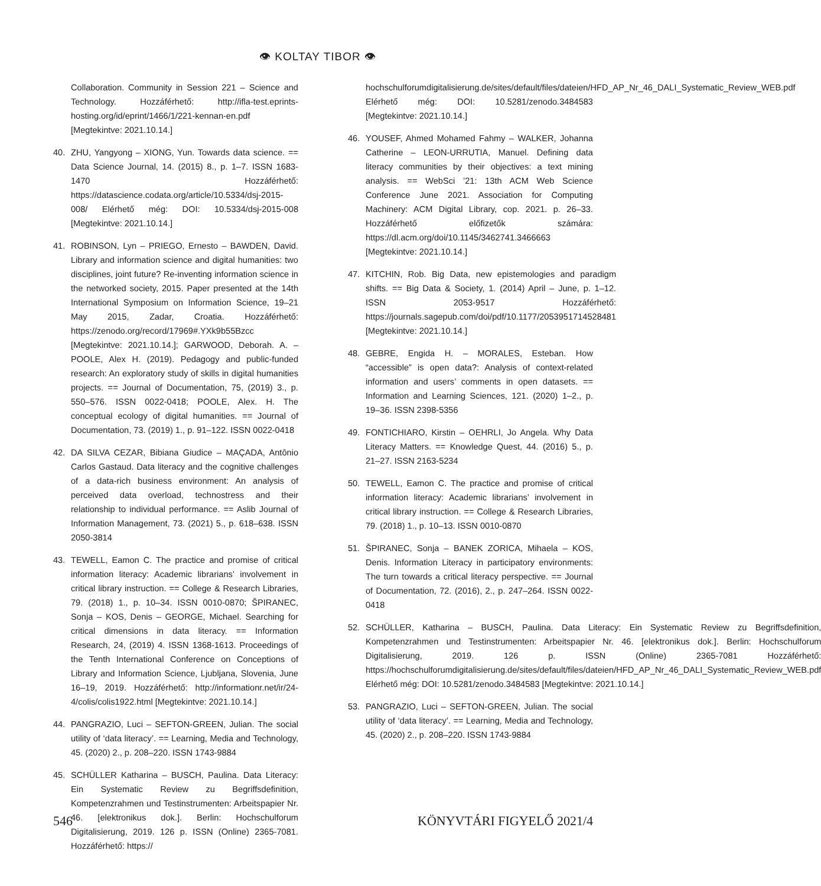👁 KOLTAY TIBOR 👁
Collaboration. Community in Session 221 – Science and Technology. Hozzáférhető: http://ifla-test.eprints-hosting.org/id/eprint/1466/1/221-kennan-en.pdf [Megtekintve: 2021.10.14.]
40. ZHU, Yangyong – XIONG, Yun. Towards data science. == Data Science Journal, 14. (2015) 8., p. 1–7. ISSN 1683-1470 Hozzáférhető: https://datascience.codata.org/article/10.5334/dsj-2015-008/ Elérhető még: DOI: 10.5334/dsj-2015-008 [Megtekintve: 2021.10.14.]
41. ROBINSON, Lyn – PRIEGO, Ernesto – BAWDEN, David. Library and information science and digital humanities: two disciplines, joint future? Re-inventing information science in the networked society, 2015. Paper presented at the 14th International Symposium on Information Science, 19–21 May 2015, Zadar, Croatia. Hozzáférhető: https://zenodo.org/record/17969#.YXk9b55Bzcc [Megtekintve: 2021.10.14.]; GARWOOD, Deborah. A. – POOLE, Alex H. (2019). Pedagogy and public-funded research: An exploratory study of skills in digital humanities projects. == Journal of Documentation, 75, (2019) 3., p. 550–576. ISSN 0022-0418; POOLE, Alex. H. The conceptual ecology of digital humanities. == Journal of Documentation, 73. (2019) 1., p. 91–122. ISSN 0022-0418
42. DA SILVA CEZAR, Bibiana Giudice – MAÇADA, Antônio Carlos Gastaud. Data literacy and the cognitive challenges of a data-rich business environment: An analysis of perceived data overload, technostress and their relationship to individual performance. == Aslib Journal of Information Management, 73. (2021) 5., p. 618–638. ISSN 2050-3814
43. TEWELL, Eamon C. The practice and promise of critical information literacy: Academic librarians’ involvement in critical library instruction. == College & Research Libraries, 79. (2018) 1., p. 10–34. ISSN 0010-0870; ŠPIRANEC, Sonja – KOS, Denis – GEORGE, Michael. Searching for critical dimensions in data literacy. == Information Research, 24, (2019) 4. ISSN 1368-1613. Proceedings of the Tenth International Conference on Conceptions of Library and Information Science, Ljubljana, Slovenia, June 16–19, 2019. Hozzáférhető: http://informationr.net/ir/24-4/colis/colis1922.html [Megtekintve: 2021.10.14.]
44. PANGRAZIO, Luci – SEFTON-GREEN, Julian. The social utility of ‘data literacy’. == Learning, Media and Technology, 45. (2020) 2., p. 208–220. ISSN 1743-9884
45. SCHÜLLER Katharina – BUSCH, Paulina. Data Literacy: Ein Systematic Review zu Begriffsdefinition, Kompetenzrahmen und Testinstrumenten: Arbeitspapier Nr. 46. [elektronikus dok.]. Berlin: Hochschulforum Digitalisierung, 2019. 126 p. ISSN (Online) 2365-7081. Hozzáférhető: https://
hochschulforumdigitalisierung.de/sites/default/files/dateien/HFD_AP_Nr_46_DALI_Systematic_Review_WEB.pdf Elérhető még: DOI: 10.5281/zenodo.3484583 [Megtekintve: 2021.10.14.]
46. YOUSEF, Ahmed Mohamed Fahmy – WALKER, Johanna Catherine – LEON-URRUTIA, Manuel. Defining data literacy communities by their objectives: a text mining analysis. == WebSci ’21: 13th ACM Web Science Conference June 2021. Association for Computing Machinery: ACM Digital Library, cop. 2021. p. 26–33. Hozzáférhető előfizetők számára: https://dl.acm.org/doi/10.1145/3462741.3466663 [Megtekintve: 2021.10.14.]
47. KITCHIN, Rob. Big Data, new epistemologies and paradigm shifts. == Big Data & Society, 1. (2014) April – June, p. 1–12. ISSN 2053-9517 Hozzáférhető: https://journals.sagepub.com/doi/pdf/10.1177/2053951714528481 [Megtekintve: 2021.10.14.]
48. GEBRE, Engida H. – MORALES, Esteban. How “accessible” is open data?: Analysis of context-related information and users’ comments in open datasets. == Information and Learning Sciences, 121. (2020) 1–2., p. 19–36. ISSN 2398-5356
49. FONTICHIARO, Kirstin – OEHRLI, Jo Angela. Why Data Literacy Matters. == Knowledge Quest, 44. (2016) 5., p. 21–27. ISSN 2163-5234
50. TEWELL, Eamon C. The practice and promise of critical information literacy: Academic librarians’ involvement in critical library instruction. == College & Research Libraries, 79. (2018) 1., p. 10–13. ISSN 0010-0870
51. ŠPIRANEC, Sonja – BANEK ZORICA, Mihaela – KOS, Denis. Information Literacy in participatory environments: The turn towards a critical literacy perspective. == Journal of Documentation, 72. (2016), 2., p. 247–264. ISSN 0022-0418
52. SCHÜLLER, Katharina – BUSCH, Paulina. Data Literacy: Ein Systematic Review zu Begriffsdefinition, Kompetenzrahmen und Testinstrumenten: Arbeitspapier Nr. 46. [elektronikus dok.]. Berlin: Hochschulforum Digitalisierung, 2019. 126 p. ISSN (Online) 2365-7081 Hozzáférhető: https://hochschulforumdigitalisierung.de/sites/default/files/dateien/HFD_AP_Nr_46_DALI_Systematic_Review_WEB.pdf Elérhető még: DOI: 10.5281/zenodo.3484583 [Megtekintve: 2021.10.14.]
53. PANGRAZIO, Luci – SEFTON-GREEN, Julian. The social utility of ‘data literacy’. == Learning, Media and Technology, 45. (2020) 2., p. 208–220. ISSN 1743-9884
546 KÖNYVTÁRI FIGYELŐ 2021/4